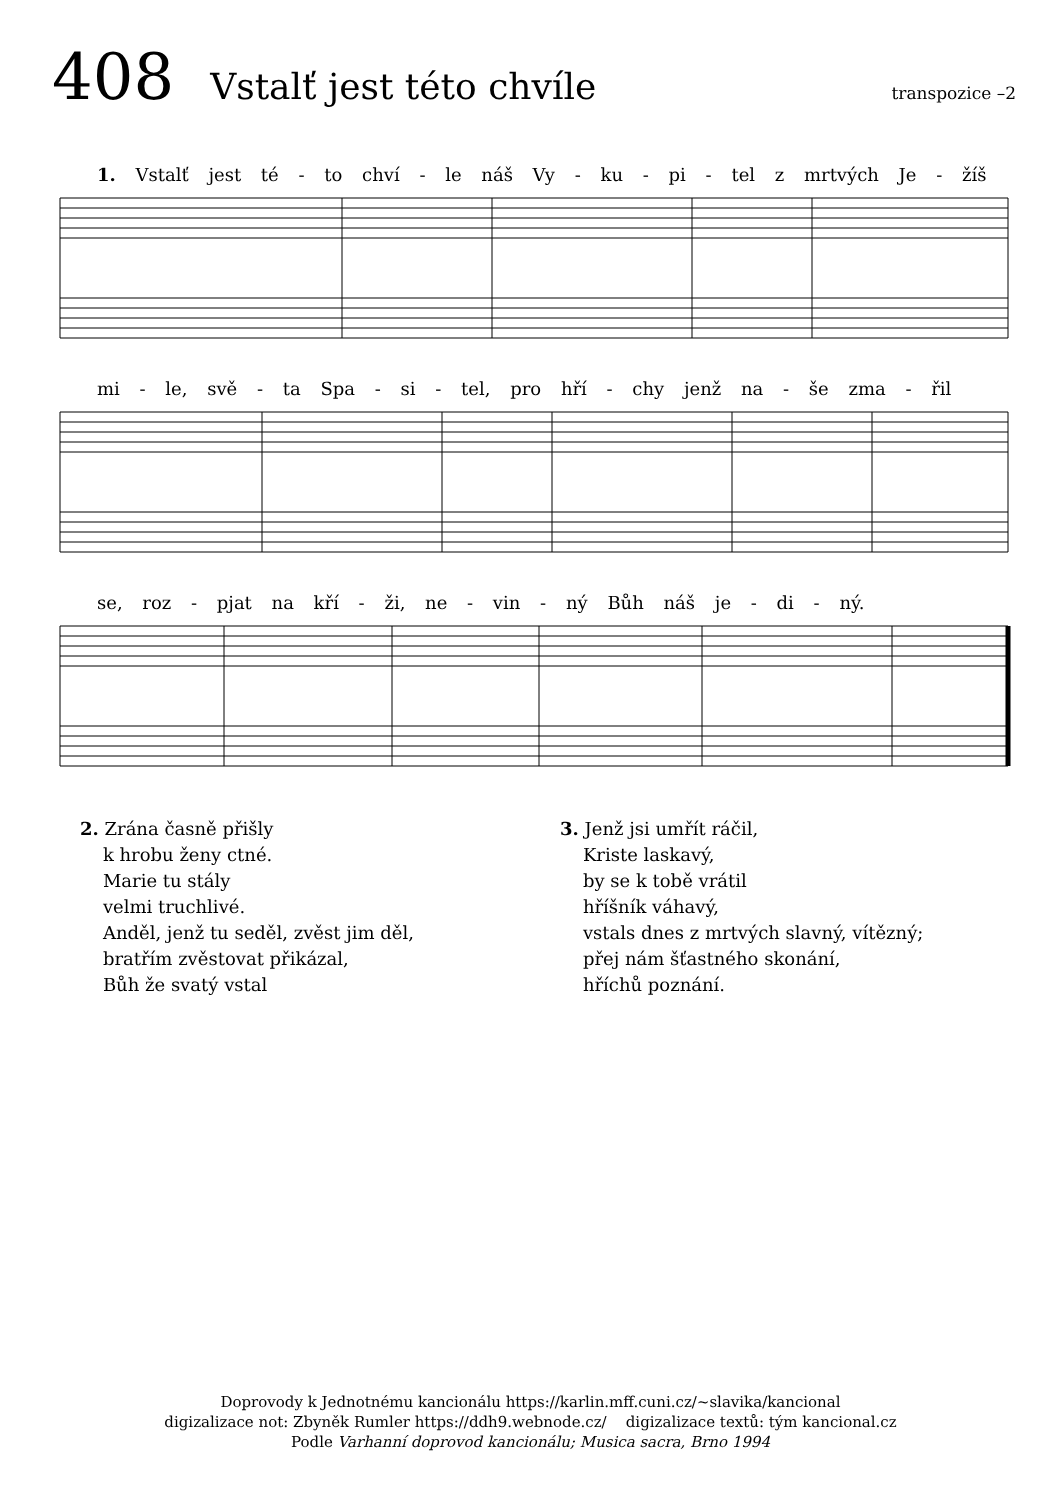408
Vstalť jest této chvíle
transpozice –2
1. Vstalť jest té - to chví - le náš Vy - ku - pi - tel z mrtvých Je - žíš
mi - le, svě - ta Spa - si - tel, pro hří - chy jenž na - še zma - řil
se, roz - pjat na kří - ži, ne - vin - ný Bůh náš je - di - ný.
2. Zrána časně přišly
k hrobu ženy ctné.
Marie tu stály
velmi truchlivé.
Anděl, jenž tu seděl, zvěst jim děl,
bratřím zvěstovat přikázal,
Bůh že svatý vstal
3. Jenž jsi umřít ráčil,
Kriste laskavý,
by se k tobě vrátil
hříšník váhavý,
vstals dnes z mrtvých slavný, vítězný;
přej nám šťastného skonání,
hříchů poznání.
Doprovody k Jednotnému kancionálu https://karlin.mff.cuni.cz/~slavika/kancional
digizalizace not: Zbyněk Rumler https://ddh9.webnode.cz/ digizalizace textů: tým kancional.cz
Podle Varhanní doprovod kancionálu; Musica sacra, Brno 1994